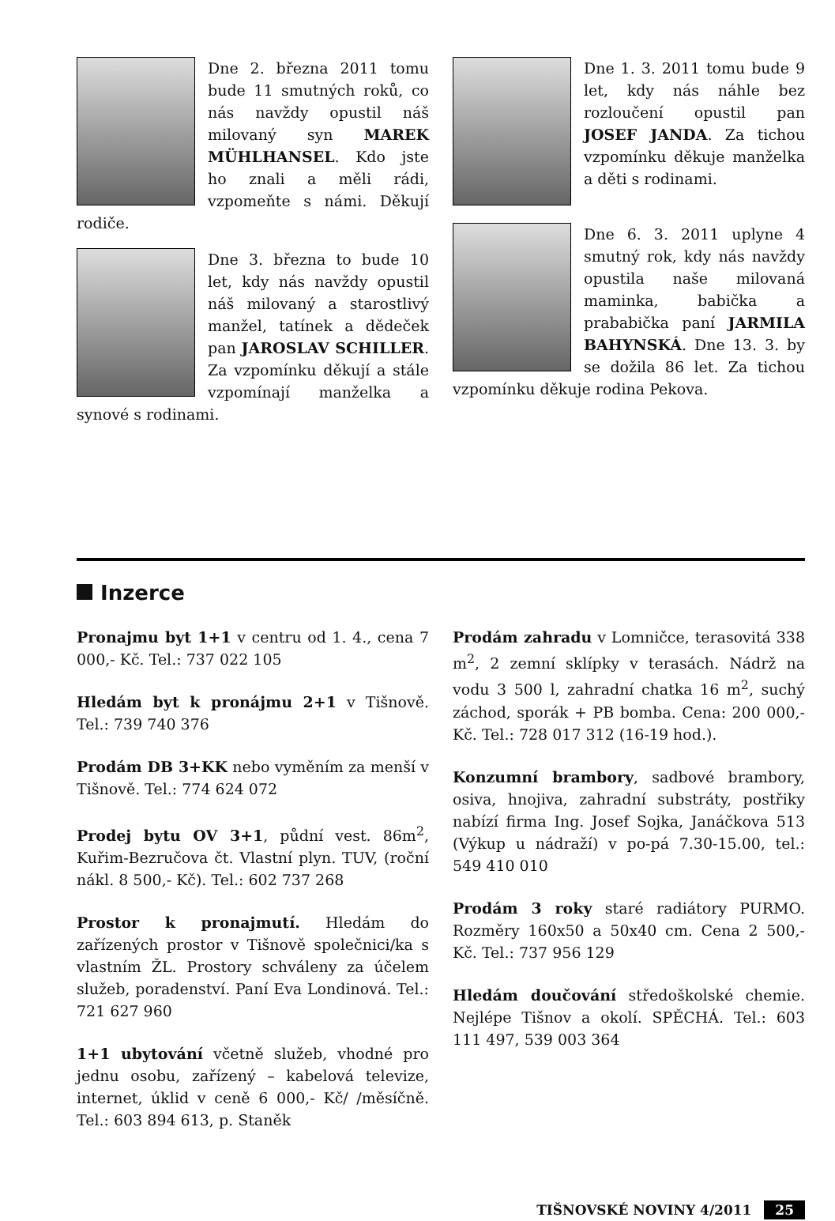Dne 2. března 2011 tomu bude 11 smutných roků, co nás navždy opustil náš milovaný syn MAREK MÜHLHANSEL. Kdo jste ho znali a měli rádi, vzpomeňte s námi. Děkují rodiče.
Dne 3. března to bude 10 let, kdy nás navždy opustil náš milovaný a starostlivý manžel, tatínek a dědeček pan JAROSLAV SCHILLER. Za vzpomínku děkují a stále vzpomínají manželka a synové s rodinami.
Dne 1. 3. 2011 tomu bude 9 let, kdy nás náhle bez rozloučení opustil pan JOSEF JANDA. Za tichou vzpomínku děkuje manželka a děti s rodinami.
Dne 6. 3. 2011 uplyne 4 smutný rok, kdy nás navždy opustila naše milovaná maminka, babička a prababička paní JARMILA BAHYNSKÁ. Dne 13. 3. by se dožila 86 let. Za tichou vzpomínku děkuje rodina Pekova.
Inzerce
Pronajmu byt 1+1 v centru od 1. 4., cena 7 000,- Kč. Tel.: 737 022 105
Hledám byt k pronájmu 2+1 v Tišnově. Tel.: 739 740 376
Prodám DB 3+KK nebo vyměním za menší v Tišnově. Tel.: 774 624 072
Prodej bytu OV 3+1, půdní vest. 86m<sup>2</sup>, Kuřim-Bezručova čt. Vlastní plyn. TUV, (roční nákl. 8 500,- Kč). Tel.: 602 737 268
Prostor k pronajmutí. Hledám do zařízených prostor v Tišnově společnici/ka s vlastním ŽL. Prostory schváleny za účelem služeb, poradenství. Paní Eva Londinová. Tel.: 721 627 960
1+1 ubytování včetně služeb, vhodné pro jednu osobu, zařízený – kabelová televize, internet, úklid v ceně 6 000,- Kč/ /měsíčně. Tel.: 603 894 613, p. Staněk
Prodám zahradu v Lomničce, terasovitá 338 m<sup>2</sup>, 2 zemní sklípky v terasách. Nádrž na vodu 3 500 l, zahradní chatka 16 m<sup>2</sup>, suchý záchod, sporák + PB bomba. Cena: 200 000,- Kč. Tel.: 728 017 312 (16-19 hod.).
Konzumní brambory, sadbové brambory, osiva, hnojiva, zahradní substráty, postřiky nabízí firma Ing. Josef Sojka, Janáčkova 513 (Výkup u nádraží) v po-pá 7.30-15.00, tel.: 549 410 010
Prodám 3 roky staré radiátory PURMO. Rozměry 160x50 a 50x40 cm. Cena 2 500,- Kč. Tel.: 737 956 129
Hledám doučování středoškolské chemie. Nejlépe Tišnov a okolí. SPĚCHÁ. Tel.: 603 111 497, 539 003 364
TIŠNOVSKÉ NOVINY 4/2011 25